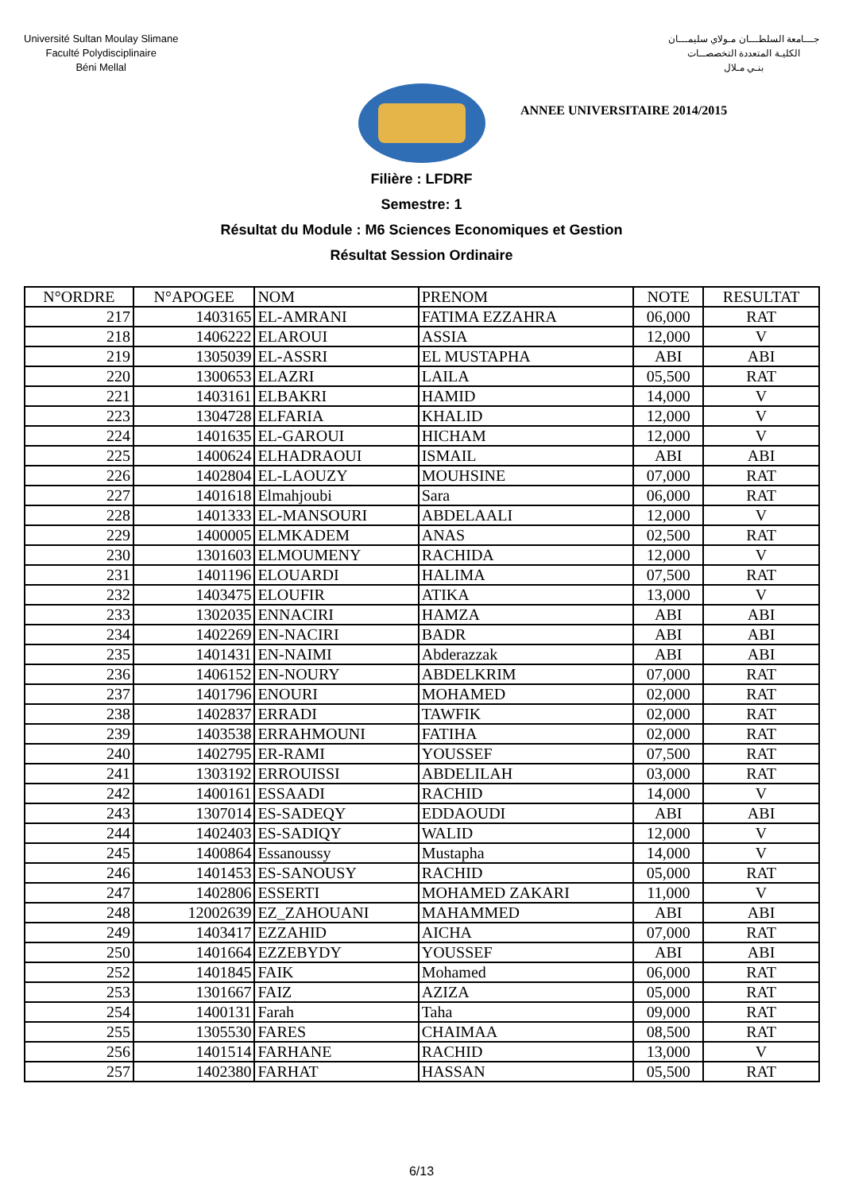Université Sultan Moulay Slimane
Faculté Polydisciplinaire
Béni Mellal
جـــامعة السلطـــان مـولاي سليمـــان
الكليـة المتعددة التخصصــات
بنـي مـلال
ANNEE UNIVERSITAIRE 2014/2015
Filière : LFDRF
Semestre: 1
Résultat du Module : M6 Sciences Economiques et Gestion
Résultat Session Ordinaire
| N°ORDRE | N°APOGEE | NOM | PRENOM | NOTE | RESULTAT |
| --- | --- | --- | --- | --- | --- |
| 217 | 1403165 | EL-AMRANI | FATIMA EZZAHRA | 06,000 | RAT |
| 218 | 1406222 | ELAROUI | ASSIA | 12,000 | V |
| 219 | 1305039 | EL-ASSRI | EL MUSTAPHA | ABI | ABI |
| 220 | 1300653 | ELAZRI | LAILA | 05,500 | RAT |
| 221 | 1403161 | ELBAKRI | HAMID | 14,000 | V |
| 223 | 1304728 | ELFARIA | KHALID | 12,000 | V |
| 224 | 1401635 | EL-GAROUI | HICHAM | 12,000 | V |
| 225 | 1400624 | ELHADRAOUI | ISMAIL | ABI | ABI |
| 226 | 1402804 | EL-LAOUZY | MOUHSINE | 07,000 | RAT |
| 227 | 1401618 | Elmahjoubi | Sara | 06,000 | RAT |
| 228 | 1401333 | EL-MANSOURI | ABDELAALI | 12,000 | V |
| 229 | 1400005 | ELMKADEM | ANAS | 02,500 | RAT |
| 230 | 1301603 | ELMOUMENY | RACHIDA | 12,000 | V |
| 231 | 1401196 | ELOUARDI | HALIMA | 07,500 | RAT |
| 232 | 1403475 | ELOUFIR | ATIKA | 13,000 | V |
| 233 | 1302035 | ENNACIRI | HAMZA | ABI | ABI |
| 234 | 1402269 | EN-NACIRI | BADR | ABI | ABI |
| 235 | 1401431 | EN-NAIMI | Abderazzak | ABI | ABI |
| 236 | 1406152 | EN-NOURY | ABDELKRIM | 07,000 | RAT |
| 237 | 1401796 | ENOURI | MOHAMED | 02,000 | RAT |
| 238 | 1402837 | ERRADI | TAWFIK | 02,000 | RAT |
| 239 | 1403538 | ERRAHMOUNI | FATIHA | 02,000 | RAT |
| 240 | 1402795 | ER-RAMI | YOUSSEF | 07,500 | RAT |
| 241 | 1303192 | ERROUISSI | ABDELILAH | 03,000 | RAT |
| 242 | 1400161 | ESSAADI | RACHID | 14,000 | V |
| 243 | 1307014 | ES-SADEQY | EDDAOUDI | ABI | ABI |
| 244 | 1402403 | ES-SADIQY | WALID | 12,000 | V |
| 245 | 1400864 | Essanoussy | Mustapha | 14,000 | V |
| 246 | 1401453 | ES-SANOUSY | RACHID | 05,000 | RAT |
| 247 | 1402806 | ESSERTI | MOHAMED ZAKARI | 11,000 | V |
| 248 | 12002639 | EZ_ZAHOUANI | MAHAMMED | ABI | ABI |
| 249 | 1403417 | EZZAHID | AICHA | 07,000 | RAT |
| 250 | 1401664 | EZZEBYDY | YOUSSEF | ABI | ABI |
| 252 | 1401845 | FAIK | Mohamed | 06,000 | RAT |
| 253 | 1301667 | FAIZ | AZIZA | 05,000 | RAT |
| 254 | 1400131 | Farah | Taha | 09,000 | RAT |
| 255 | 1305530 | FARES | CHAIMAA | 08,500 | RAT |
| 256 | 1401514 | FARHANE | RACHID | 13,000 | V |
| 257 | 1402380 | FARHAT | HASSAN | 05,500 | RAT |
6/13